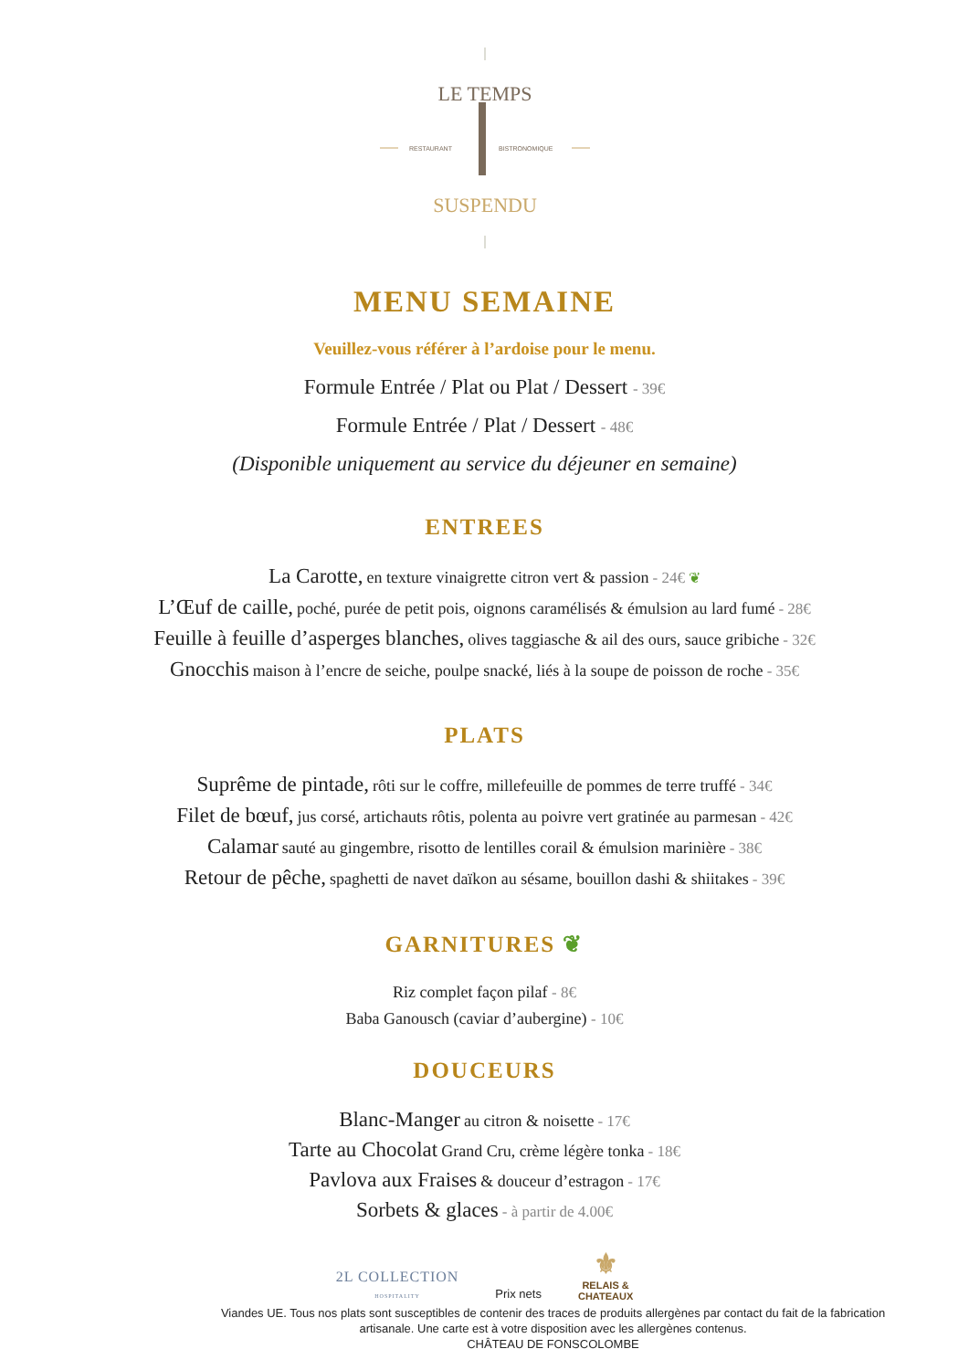LE TEMPS
RESTAURANT
BISTRONOMIQUE
SUSPENDU
MENU SEMAINE
Veuillez-vous référer à l’ardoise pour le menu.
Formule Entrée / Plat ou Plat / Dessert - 39€
Formule Entrée / Plat / Dessert - 48€
(Disponible uniquement au service du déjeuner en semaine)
ENTREES
La Carotte, en texture vinaigrette citron vert & passion - 24€ ❦
L’Œuf de caille, poché, purée de petit pois, oignons caramélisés & émulsion au lard fumé - 28€
Feuille à feuille d’asperges blanches, olives taggiasche & ail des ours, sauce gribiche - 32€
Gnocchis maison à l’encre de seiche, poulpe snacké, liés à la soupe de poisson de roche - 35€
PLATS
Suprême de pintade, rôti sur le coffre, millefeuille de pommes de terre truffé - 34€
Filet de bœuf, jus corsé, artichauts rôtis, polenta au poivre vert gratinée au parmesan - 42€
Calamar sauté au gingembre, risotto de lentilles corail & émulsion marinière - 38€
Retour de pêche, spaghetti de navet daïkon au sésame, bouillon dashi & shiitakes - 39€
GARNITURES ❦
Riz complet façon pilaf - 8€
Baba Ganousch (caviar d’aubergine) - 10€
DOUCEURS
Blanc-Manger au citron & noisette - 17€
Tarte au Chocolat Grand Cru, crème légère tonka - 18€
Pavlova aux Fraises & douceur d’estragon - 17€
Sorbets & glaces - à partir de 4.00€
2L COLLECTION
HOSPITALITY
Prix nets
⚜
RELAIS &
CHATEAUX
Viandes UE. Tous nos plats sont susceptibles de contenir des traces de produits allergènes par contact du fait de la fabrication artisanale. Une carte est à votre disposition avec les allergènes contenus.
CHÂTEAU DE FONSCOLOMBE